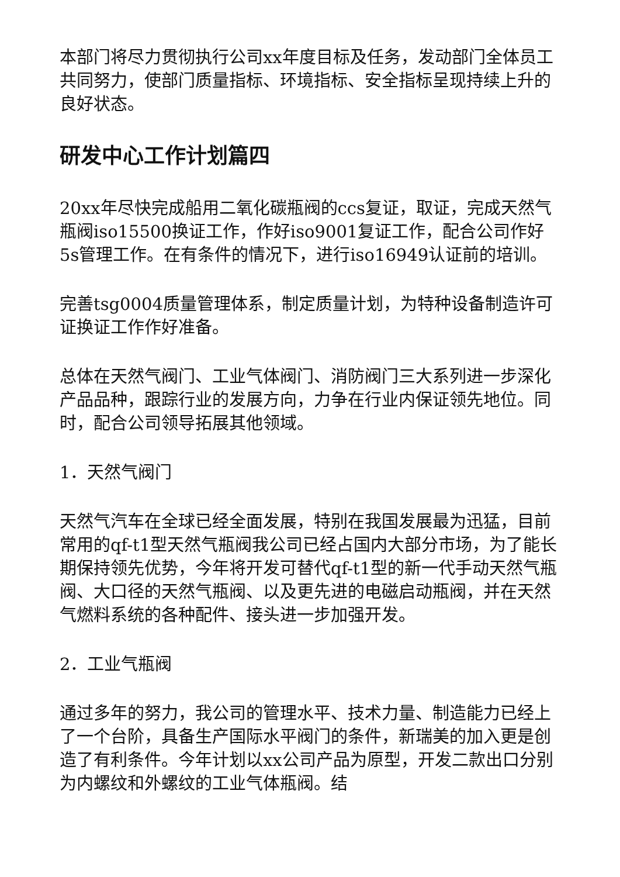本部门将尽力贯彻执行公司xx年度目标及任务，发动部门全体员工共同努力，使部门质量指标、环境指标、安全指标呈现持续上升的良好状态。
研发中心工作计划篇四
20xx年尽快完成船用二氧化碳瓶阀的ccs复证，取证，完成天然气瓶阀iso15500换证工作，作好iso9001复证工作，配合公司作好5s管理工作。在有条件的情况下，进行iso16949认证前的培训。
完善tsg0004质量管理体系，制定质量计划，为特种设备制造许可证换证工作作好准备。
总体在天然气阀门、工业气体阀门、消防阀门三大系列进一步深化产品品种，跟踪行业的发展方向，力争在行业内保证领先地位。同时，配合公司领导拓展其他领域。
1．天然气阀门
天然气汽车在全球已经全面发展，特别在我国发展最为迅猛，目前常用的qf-t1型天然气瓶阀我公司已经占国内大部分市场，为了能长期保持领先优势，今年将开发可替代qf-t1型的新一代手动天然气瓶阀、大口径的天然气瓶阀、以及更先进的电磁启动瓶阀，并在天然气燃料系统的各种配件、接头进一步加强开发。
2．工业气瓶阀
通过多年的努力，我公司的管理水平、技术力量、制造能力已经上了一个台阶，具备生产国际水平阀门的条件，新瑞美的加入更是创造了有利条件。今年计划以xx公司产品为原型，开发二款出口分别为内螺纹和外螺纹的工业气体瓶阀。结